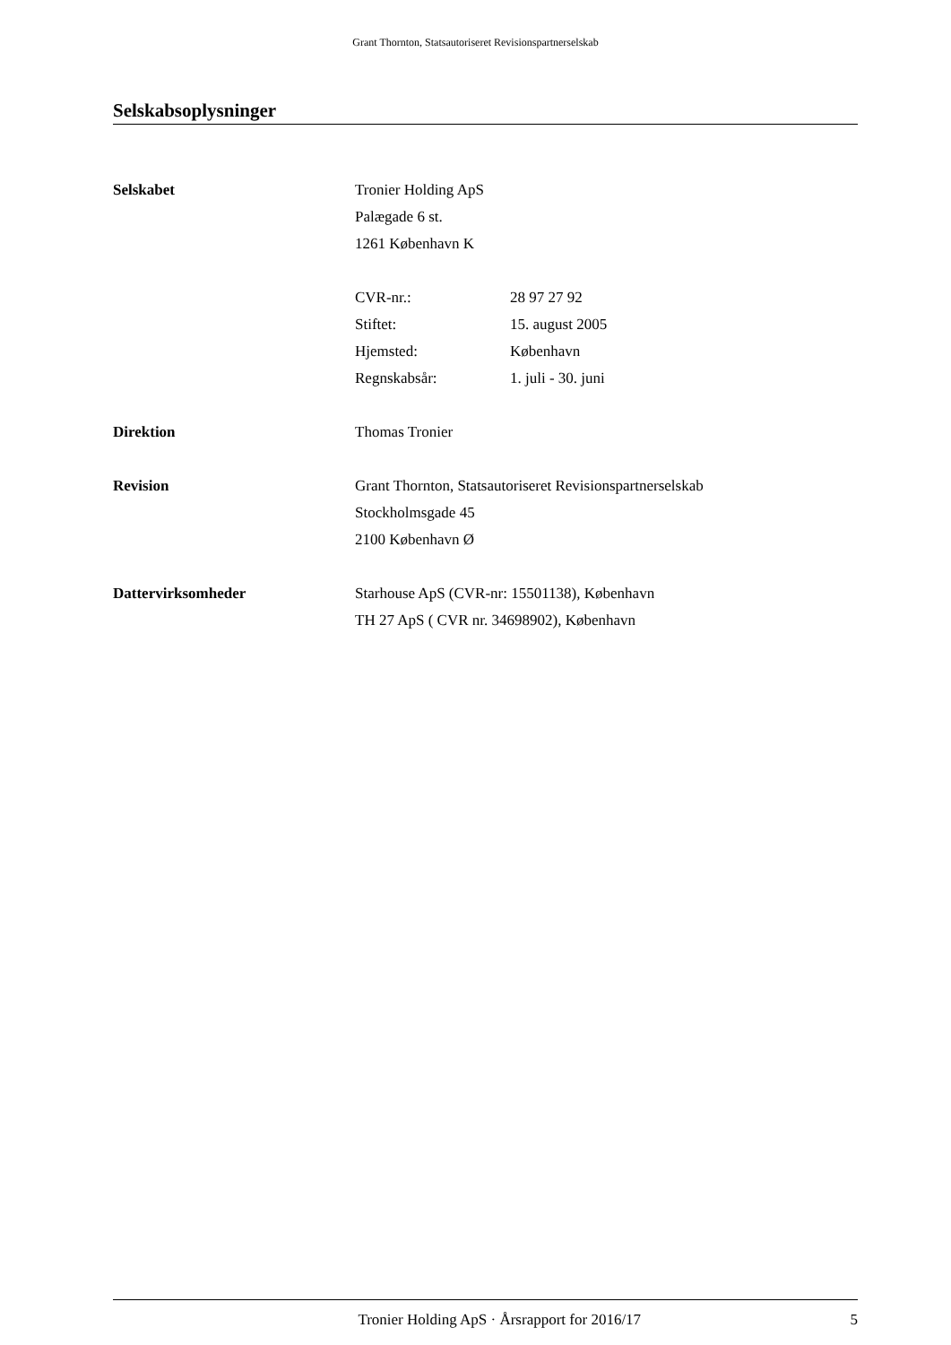Grant Thornton, Statsautoriseret Revisionspartnerselskab
Selskabsoplysninger
Selskabet Tronier Holding ApS
Palægade 6 st.
1261 København K
CVR-nr.: 28 97 27 92
Stiftet: 15. august 2005
Hjemsted: København
Regnskabsår: 1. juli - 30. juni
Direktion Thomas Tronier
Revision Grant Thornton, Statsautoriseret Revisionspartnerselskab
Stockholmsgade 45
2100 København Ø
Dattervirksomheder Starhouse ApS (CVR-nr: 15501138), København
TH 27 ApS ( CVR nr. 34698902), København
Tronier Holding ApS · Årsrapport for 2016/17
5